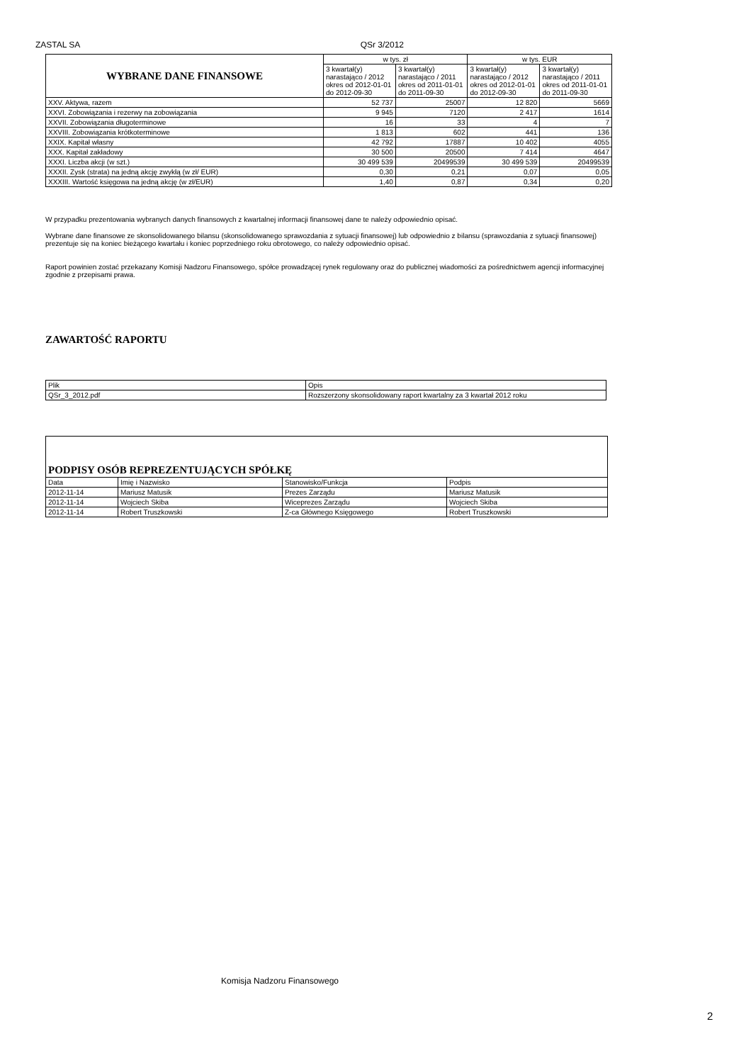ZASTAL SA QSr 3/2012
| WYBRANE DANE FINANSOWE | w tys. zł | | w tys. EUR | |
| --- | --- | --- | --- | --- |
| | 3 kwartał(y) narastająco / 2012 okres od 2012-01-01 do 2012-09-30 | 3 kwartał(y) narastająco / 2011 okres od 2011-01-01 do 2011-09-30 | 3 kwartał(y) narastająco / 2012 okres od 2012-01-01 do 2012-09-30 | 3 kwartał(y) narastająco / 2011 okres od 2011-01-01 do 2011-09-30 |
| XXV. Aktywa, razem | 52 737 | 25007 | 12 820 | 5669 |
| XXVI. Zobowiązania i rezerwy na zobowiązania | 9 945 | 7120 | 2 417 | 1614 |
| XXVII. Zobowiązania długoterminowe | 16 | 33 | 4 | 7 |
| XXVIII. Zobowiązania krótkoterminowe | 1 813 | 602 | 441 | 136 |
| XXIX. Kapitał własny | 42 792 | 17887 | 10 402 | 4055 |
| XXX. Kapitał zakładowy | 30 500 | 20500 | 7 414 | 4647 |
| XXXI. Liczba akcji (w szt.) | 30 499 539 | 20499539 | 30 499 539 | 20499539 |
| XXXII. Zysk (strata) na jedną akcję zwykłą (w zł/ EUR) | 0,30 | 0,21 | 0,07 | 0,05 |
| XXXIII. Wartość księgowa na jedną akcję (w zł/EUR) | 1,40 | 0,87 | 0,34 | 0,20 |
W przypadku prezentowania wybranych danych finansowych z kwartalnej informacji finansowej dane te należy odpowiednio opisać.
Wybrane dane finansowe ze skonsolidowanego bilansu (skonsolidowanego sprawozdania z sytuacji finansowej) lub odpowiednio z bilansu (sprawozdania z sytuacji finansowej) prezentuje się na koniec bieżącego kwartału i koniec poprzedniego roku obrotowego, co należy odpowiednio opisać.
Raport powinien zostać przekazany Komisji Nadzoru Finansowego, spółce prowadzącej rynek regulowany oraz do publicznej wiadomości za pośrednictwem agencji informacyjnej zgodnie z przepisami prawa.
ZAWARTOŚĆ RAPORTU
| Plik | Opis |
| QSr_3_2012.pdf | Rozszerzony skonsolidowany raport kwartalny za 3 kwartał 2012 roku |
| PODPISY OSÓB REPREZENTUJĄCYCH SPÓŁKĘ | | | |
| Data | Imię i Nazwisko | Stanowisko/Funkcja | Podpis |
| 2012-11-14 | Mariusz Matusik | Prezes Zarządu | Mariusz Matusik |
| 2012-11-14 | Wojciech Skiba | Wiceprezes Zarządu | Wojciech Skiba |
| 2012-11-14 | Robert Truszkowski | Z-ca Głównego Księgowego | Robert Truszkowski |
Komisja Nadzoru Finansowego
2